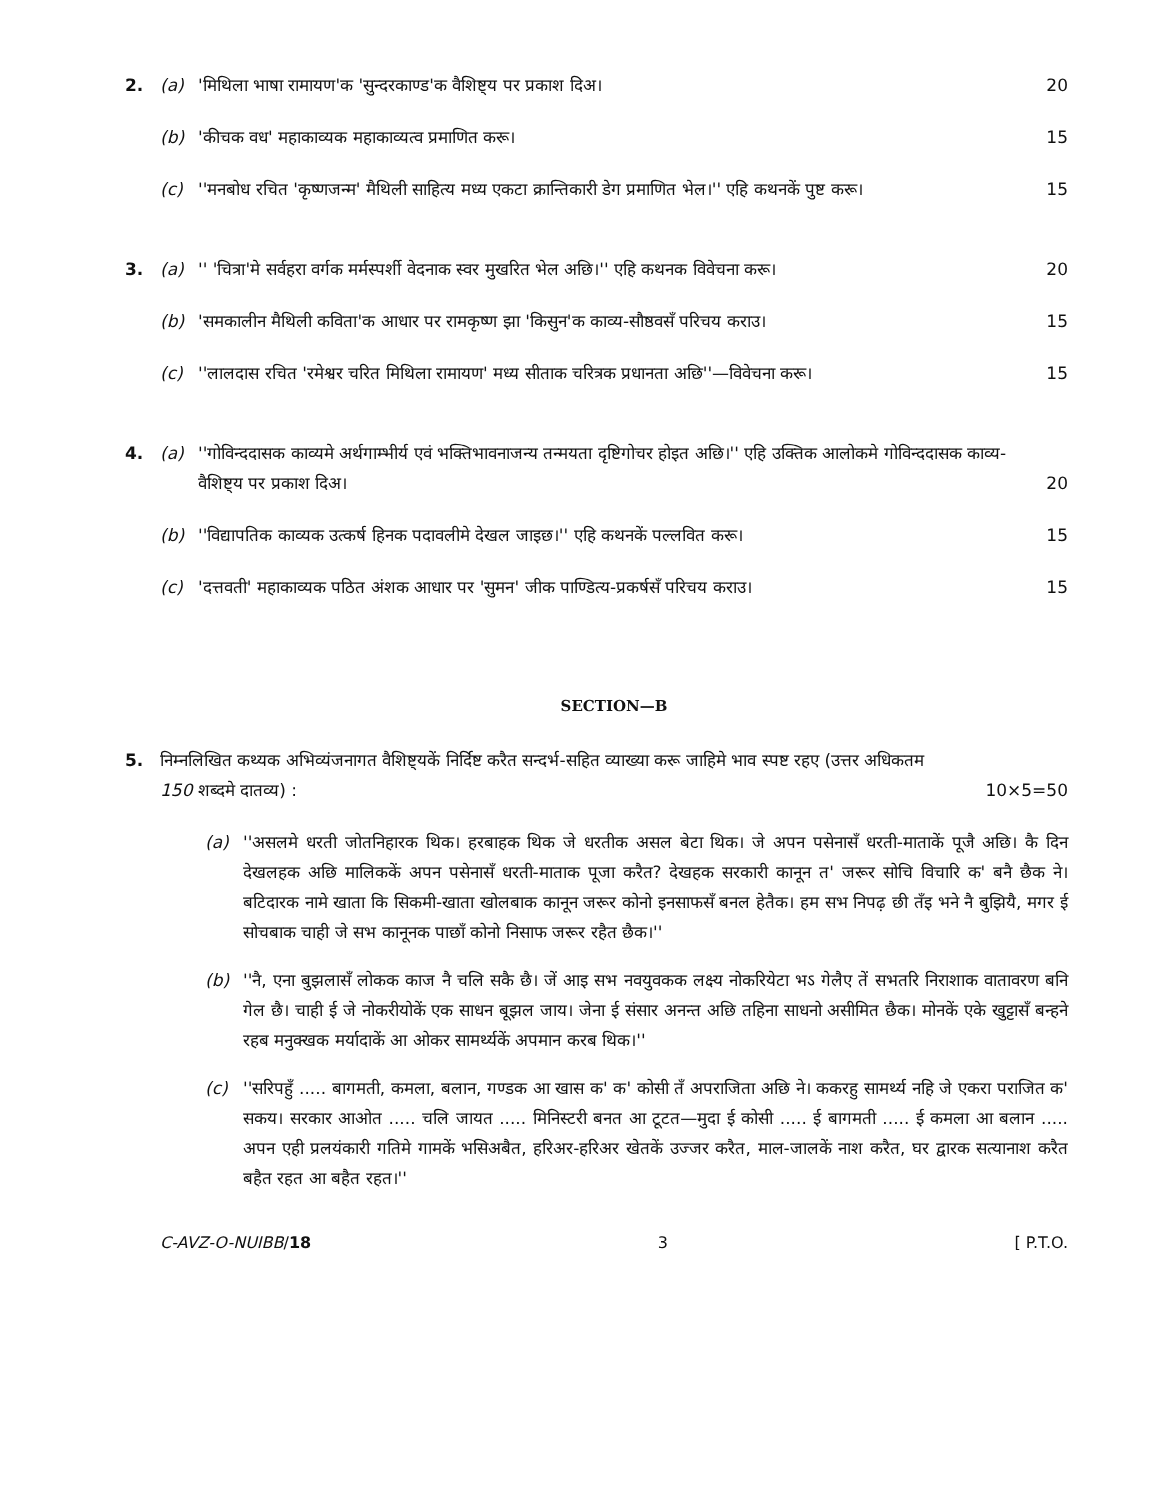2. (a) 'मिथिला भाषा रामायण'क 'सुन्दरकाण्ड'क वैशिष्ट्य पर प्रकाश दिअ। 20
(b) 'कीचक वध' महाकाव्यक महाकाव्यत्व प्रमाणित करू। 15
(c) ''मनबोध रचित 'कृष्णजन्म' मैथिली साहित्य मध्य एकटा क्रान्तिकारी डेग प्रमाणित भेल।'' एहि कथनकें पुष्ट करू। 15
3. (a) '' 'चित्रा'मे सर्वहरा वर्गक मर्मस्पर्शी वेदनाक स्वर मुखरित भेल अछि।'' एहि कथनक विवेचना करू। 20
(b) 'समकालीन मैथिली कविता'क आधार पर रामकृष्ण झा 'किसुन'क काव्य-सौष्ठवसँ परिचय कराउ। 15
(c) ''लालदास रचित 'रमेश्वर चरित मिथिला रामायण' मध्य सीताक चरित्रक प्रधानता अछि''—विवेचना करू। 15
4. (a) ''गोविन्ददासक काव्यमे अर्थगाम्भीर्य एवं भक्तिभावनाजन्य तन्मयता दृष्टिगोचर होइत अछि।'' एहि उक्तिक आलोकमे गोविन्ददासक काव्य-वैशिष्ट्य पर प्रकाश दिअ। 20
(b) ''विद्यापतिक काव्यक उत्कर्ष हिनक पदावलीमे देखल जाइछ।'' एहि कथनकें पल्लवित करू। 15
(c) 'दत्तवती' महाकाव्यक पठित अंशक आधार पर 'सुमन' जीक पाण्डित्य-प्रकर्षसँ परिचय कराउ। 15
SECTION—B
5. निम्नलिखित कथ्यक अभिव्यंजनागत वैशिष्ट्यकें निर्दिष्ट करैत सन्दर्भ-सहित व्याख्या करू जाहिमे भाव स्पष्ट रहए (उत्तर अधिकतम 150 शब्दमे दातव्य) : 10×5=50
(a) ''असलमे धरती जोतनिहारक थिक। हरबाहक थिक जे धरतीक असल बेटा थिक। जे अपन पसेनासँ धरती-माताकें पूजै अछि। कै दिन देखलहक अछि मालिककें अपन पसेनासँ धरती-माताक पूजा करैत? देखहक सरकारी कानून त' जरूर सोचि विचारि क' बनै छैक ने। बटिदारक नामे खाता कि सिकमी-खाता खोलबाक कानून जरूर कोनो इनसाफसँ बनल हेतैक। हम सभ निपढ़ छी तँइ भने नै बुझियै, मगर ई सोचबाक चाही जे सभ कानूनक पाछाँ कोनो निसाफ जरूर रहैत छैक।''
(b) ''नै, एना बुझलासँ लोकक काज नै चलि सकै छै। जें आइ सभ नवयुवकक लक्ष्य नोकरियेटा भऽ गेलैए तें सभतरि निराशाक वातावरण बनि गेल छै। चाही ई जे नोकरीयोकें एक साधन बूझल जाय। जेना ई संसार अनन्त अछि तहिना साधनो असीमित छैक। मोनकें एके खुट्टासँ बन्हने रहब मनुक्खक मर्यादाकें आ ओकर सामर्थ्यकें अपमान करब थिक।''
(c) ''सरिपहुँ ..... बागमती, कमला, बलान, गण्डक आ खास क' क' कोसी तँ अपराजिता अछि ने। ककरहु सामर्थ्य नहि जे एकरा पराजित क' सकय। सरकार आओत ..... चलि जायत ..... मिनिस्टरी बनत आ टूटत—मुदा ई कोसी ..... ई बागमती ..... ई कमला आ बलान ..... अपन एही प्रलयंकारी गतिमे गामकें भसिअबैत, हरिअर-हरिअर खेतकें उज्जर करैत, माल-जालकें नाश करैत, घर द्वारक सत्यानाश करैत बहैत रहत आ बहैत रहत।''
C-AVZ-O-NUIBB/18 3 [ P.T.O.